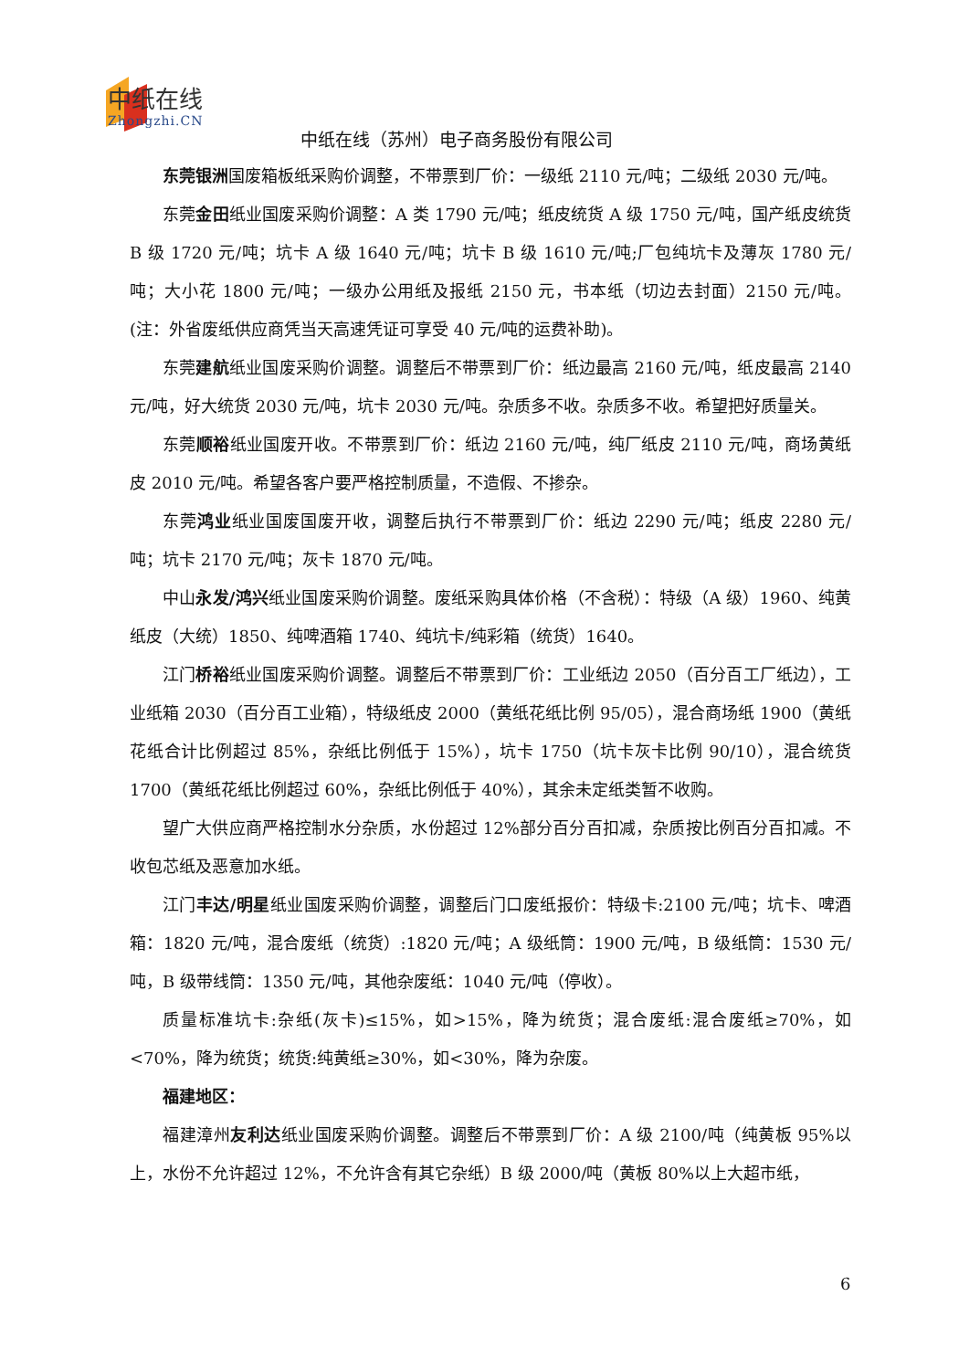中纸在线
Zhongzhi.CN
中纸在线（苏州）电子商务股份有限公司
东莞银洲国废箱板纸采购价调整，不带票到厂价：一级纸 2110 元/吨；二级纸 2030 元/吨。
东莞金田纸业国废采购价调整：A 类 1790 元/吨；纸皮统货 A 级 1750 元/吨，国产纸皮统货 B 级 1720 元/吨；坑卡 A 级 1640 元/吨；坑卡 B 级 1610 元/吨;厂包纯坑卡及薄灰 1780 元/吨；大小花 1800 元/吨；一级办公用纸及报纸 2150 元，书本纸（切边去封面）2150 元/吨。(注：外省废纸供应商凭当天高速凭证可享受 40 元/吨的运费补助)。
东莞建航纸业国废采购价调整。调整后不带票到厂价：纸边最高 2160 元/吨，纸皮最高 2140 元/吨，好大统货 2030 元/吨，坑卡 2030 元/吨。杂质多不收。杂质多不收。希望把好质量关。
东莞顺裕纸业国废开收。不带票到厂价：纸边 2160 元/吨，纯厂纸皮 2110 元/吨，商场黄纸皮 2010 元/吨。希望各客户要严格控制质量，不造假、不掺杂。
东莞鸿业纸业国废国废开收，调整后执行不带票到厂价：纸边 2290 元/吨；纸皮 2280 元/吨；坑卡 2170 元/吨；灰卡 1870 元/吨。
中山永发/鸿兴纸业国废采购价调整。废纸采购具体价格（不含税）：特级（A 级）1960、纯黄纸皮（大统）1850、纯啤酒箱 1740、纯坑卡/纯彩箱（统货）1640。
江门桥裕纸业国废采购价调整。调整后不带票到厂价：工业纸边 2050（百分百工厂纸边），工业纸箱 2030（百分百工业箱），特级纸皮 2000（黄纸花纸比例 95/05），混合商场纸 1900（黄纸花纸合计比例超过 85%，杂纸比例低于 15%），坑卡 1750（坑卡灰卡比例 90/10），混合统货 1700（黄纸花纸比例超过 60%，杂纸比例低于 40%），其余未定纸类暂不收购。
望广大供应商严格控制水分杂质，水份超过 12%部分百分百扣减，杂质按比例百分百扣减。不收包芯纸及恶意加水纸。
江门丰达/明星纸业国废采购价调整，调整后门口废纸报价：特级卡:2100 元/吨；坑卡、啤酒箱：1820 元/吨，混合废纸（统货）:1820 元/吨；A 级纸筒：1900 元/吨，B 级纸筒：1530 元/吨，B 级带线筒：1350 元/吨，其他杂废纸：1040 元/吨（停收）。
质量标准坑卡:杂纸(灰卡)≤15%，如>15%，降为统货；混合废纸:混合废纸≥70%，如<70%，降为统货；统货:纯黄纸≥30%，如<30%，降为杂废。
福建地区：
福建漳州友利达纸业国废采购价调整。调整后不带票到厂价：A 级 2100/吨（纯黄板 95%以上，水份不允许超过 12%，不允许含有其它杂纸）B 级 2000/吨（黄板 80%以上大超市纸，
6